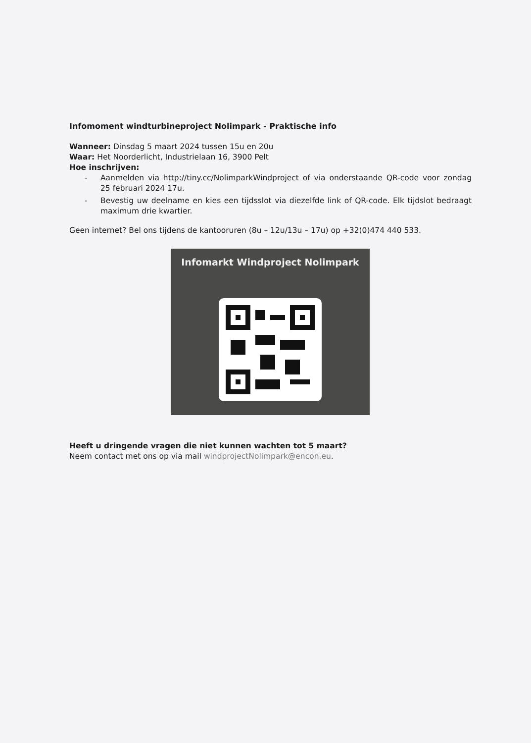Infomoment windturbineproject Nolimpark - Praktische info
Wanneer: Dinsdag 5 maart 2024 tussen 15u en 20u
Waar: Het Noorderlicht, Industrielaan 16, 3900 Pelt
Hoe inschrijven:
- Aanmelden via http://tiny.cc/NolimparkWindproject of via onderstaande QR-code voor zondag 25 februari 2024 17u.
- Bevestig uw deelname en kies een tijdsslot via diezelfde link of QR-code. Elk tijdslot bedraagt maximum drie kwartier.
Geen internet? Bel ons tijdens de kantooruren (8u – 12u/13u – 17u) op +32(0)474 440 533.
Infomarkt Windproject Nolimpark
Heeft u dringende vragen die niet kunnen wachten tot 5 maart?
Neem contact met ons op via mail windprojectNolimpark@encon.eu.